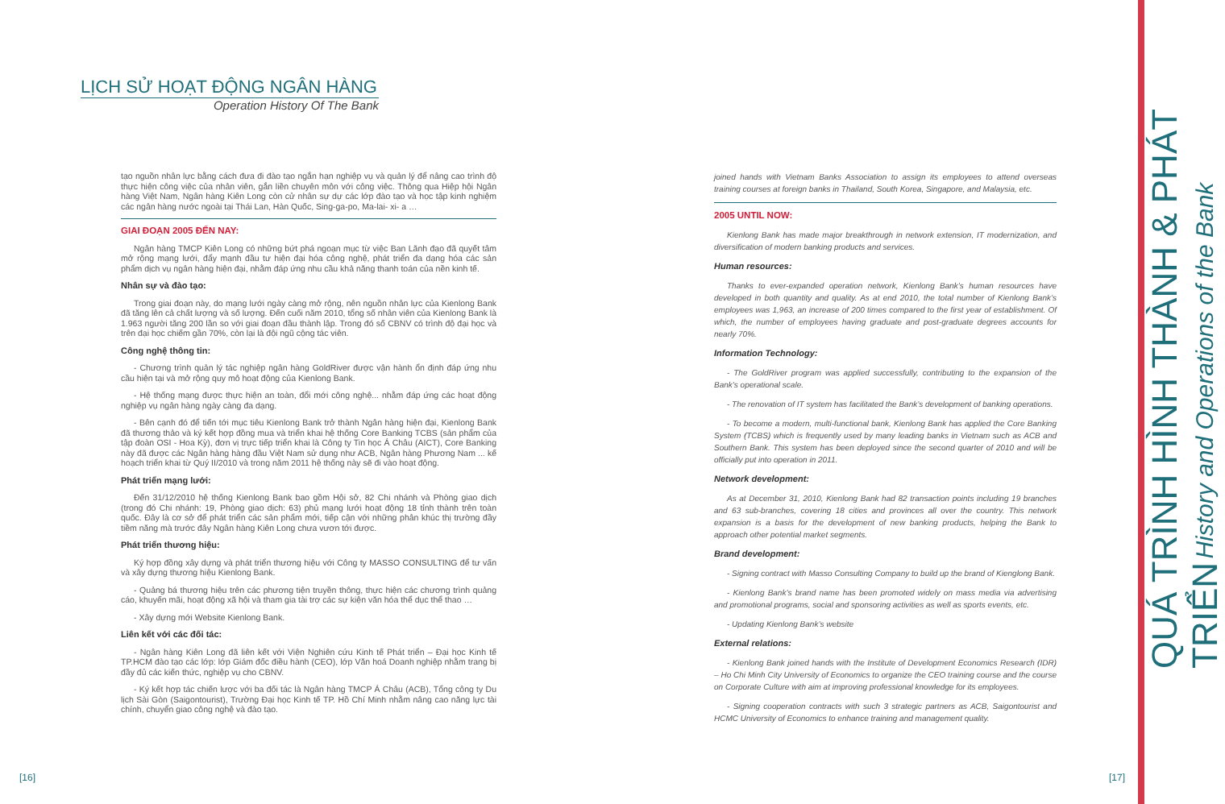LỊCH SỬ HOẠT ĐỘNG NGÂN HÀNG
Operation History Of The Bank
tạo nguồn nhân lực bằng cách đưa đi đào tạo ngắn hạn nghiệp vụ và quản lý để nâng cao trình độ thực hiện công việc của nhân viên, gắn liền chuyên môn với công việc. Thông qua Hiệp hội Ngân hàng Việt Nam, Ngân hàng Kiên Long còn cử nhân sự dự các lớp đào tạo và học tập kinh nghiệm các ngân hàng nước ngoài tại Thái Lan, Hàn Quốc, Sing-ga-po, Ma-lai- xi- a …
GIAI ĐOẠN 2005 ĐẾN NAY:
Ngân hàng TMCP Kiên Long có những bứt phá ngoạn mục từ việc Ban Lãnh đạo đã quyết tâm mở rộng mạng lưới, đẩy mạnh đầu tư hiện đại hóa công nghệ, phát triển đa dạng hóa các sản phẩm dịch vụ ngân hàng hiện đại, nhằm đáp ứng nhu cầu khả năng thanh toán của nền kinh tế.
Nhân sự và đào tạo:
Trong giai đoạn này, do mạng lưới ngày càng mở rộng, nên nguồn nhân lực của Kienlong Bank đã tăng lên cả chất lượng và số lượng. Đến cuối năm 2010, tổng số nhân viên của Kienlong Bank là 1.963 người tăng 200 lần so với giai đoạn đầu thành lập. Trong đó số CBNV có trình độ đại học và trên đại học chiếm gần 70%, còn lại là đội ngũ cộng tác viên.
Công nghệ thông tin:
- Chương trình quản lý tác nghiệp ngân hàng GoldRiver được vận hành ổn định đáp ứng nhu cầu hiện tại và mở rộng quy mô hoạt động của Kienlong Bank.
- Hệ thống mạng được thực hiện an toàn, đổi mới công nghệ... nhằm đáp ứng các hoạt động nghiệp vụ ngân hàng ngày càng đa dạng.
- Bên cạnh đó để tiến tới mục tiêu Kienlong Bank trở thành Ngân hàng hiện đại, Kienlong Bank đã thương thảo và ký kết hợp đồng mua và triển khai hệ thống Core Banking TCBS (sản phẩm của tập đoàn OSI - Hoa Kỳ), đơn vị trực tiếp triển khai là Công ty Tin học Á Châu (AICT), Core Banking này đã được các Ngân hàng hàng đầu Việt Nam sử dụng như ACB, Ngân hàng Phương Nam ... kế hoạch triển khai từ Quý II/2010 và trong năm 2011 hệ thống này sẽ đi vào hoạt động.
Phát triển mạng lưới:
Đến 31/12/2010 hệ thống Kienlong Bank bao gồm Hội sở, 82 Chi nhánh và Phòng giao dịch (trong đó Chi nhánh: 19, Phòng giao dịch: 63) phủ mạng lưới hoạt động 18 tỉnh thành trên toàn quốc. Đây là cơ sở để phát triển các sản phẩm mới, tiếp cận với những phân khúc thị trường đầy tiềm năng mà trước đây Ngân hàng Kiên Long chưa vươn tới được.
Phát triển thương hiệu:
Ký hợp đồng xây dựng và phát triển thương hiệu với Công ty MASSO CONSULTING để tư vấn và xây dựng thương hiệu Kienlong Bank.
- Quảng bá thương hiệu trên các phương tiện truyền thông, thực hiện các chương trình quảng cáo, khuyến mãi, hoạt động xã hội và tham gia tài trợ các sự kiện văn hóa thể dục thể thao …
- Xây dựng mới Website Kienlong Bank.
Liên kết với các đối tác:
- Ngân hàng Kiên Long đã liên kết với Viện Nghiên cứu Kinh tế Phát triển – Đại học Kinh tế TP.HCM đào tạo các lớp: lớp Giám đốc điều hành (CEO), lớp Văn hoá Doanh nghiệp nhằm trang bị đầy đủ các kiến thức, nghiệp vụ cho CBNV.
- Ký kết hợp tác chiến lược với ba đối tác là Ngân hàng TMCP Á Châu (ACB), Tổng công ty Du lịch Sài Gòn (Saigontourist), Trường Đại học Kinh tế TP. Hồ Chí Minh nhằm nâng cao năng lực tài chính, chuyển giao công nghệ và đào tạo.
joined hands with Vietnam Banks Association to assign its employees to attend overseas training courses at foreign banks in Thailand, South Korea, Singapore, and Malaysia, etc.
2005 UNTIL NOW:
Kienlong Bank has made major breakthrough in network extension, IT modernization, and diversification of modern banking products and services.
Human resources:
Thanks to ever-expanded operation network, Kienlong Bank’s human resources have developed in both quantity and quality. As at end 2010, the total number of Kienlong Bank’s employees was 1,963, an increase of 200 times compared to the first year of establishment. Of which, the number of employees having graduate and post-graduate degrees accounts for nearly 70%.
Information Technology:
- The GoldRiver program was applied successfully, contributing to the expansion of the Bank’s operational scale.
- The renovation of IT system has facilitated the Bank’s development of banking operations.
- To become a modern, multi-functional bank, Kienlong Bank has applied the Core Banking System (TCBS) which is frequently used by many leading banks in Vietnam such as ACB and Southern Bank. This system has been deployed since the second quarter of 2010 and will be officially put into operation in 2011.
Network development:
As at December 31, 2010, Kienlong Bank had 82 transaction points including 19 branches and 63 sub-branches, covering 18 cities and provinces all over the country. This network expansion is a basis for the development of new banking products, helping the Bank to approach other potential market segments.
Brand development:
- Signing contract with Masso Consulting Company to build up the brand of Kienglong Bank.
- Kienlong Bank’s brand name has been promoted widely on mass media via advertising and promotional programs, social and sponsoring activities as well as sports events, etc.
- Updating Kienlong Bank’s website
External relations:
- Kienlong Bank joined hands with the Institute of Development Economics Research (IDR) – Ho Chi Minh City University of Economics to organize the CEO training course and the course on Corporate Culture with aim at improving professional knowledge for its employees.
- Signing cooperation contracts with such 3 strategic partners as ACB, Saigontourist and HCMC University of Economics to enhance training and management quality.
QUÁ TRÌNH HÌNH THÀNH & PHÁT TRIỂN History and Operations of the Bank
[16] [17]